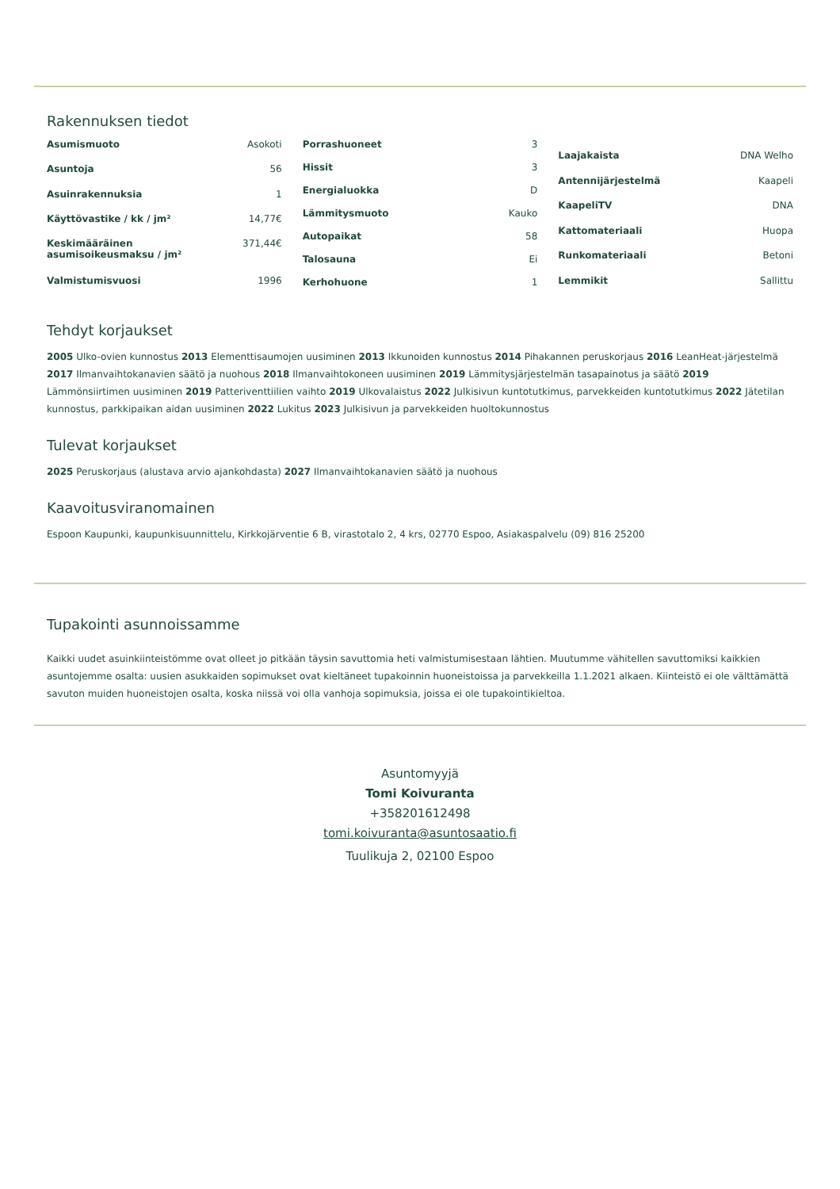Rakennuksen tiedot
| Asumismuoto | Asokoti |
| Asuntoja | 56 |
| Asuinrakennuksia | 1 |
| Käyttövastike / kk / jm² | 14,77€ |
| Keskimääräinen asumisoikeusmaksu / jm² | 371,44€ |
| Valmistumisvuosi | 1996 |
| Porrashuoneet | 3 |
| Hissit | 3 |
| Energialuokka | D |
| Lämmitysmuoto | Kauko |
| Autopaikat | 58 |
| Talosauna | Ei |
| Kerhohuone | 1 |
| Laajakaista | DNA Welho |
| Antennijärjestelmä | Kaapeli |
| KaapeliTV | DNA |
| Kattomateriaali | Huopa |
| Runkomateriaali | Betoni |
| Lemmikit | Sallittu |
Tehdyt korjaukset
2005 Ulko-ovien kunnostus 2013 Elementtisaumojen uusiminen 2013 Ikkunoiden kunnostus 2014 Pihakannen peruskorjaus 2016 LeanHeat-järjestelmä 2017 Ilmanvaihtokanavien säätö ja nuohous 2018 Ilmanvaihtokoneen uusiminen 2019 Lämmitysjärjestelmän tasapainotus ja säätö 2019 Lämmönsiirtimen uusiminen 2019 Patteriventtiilien vaihto 2019 Ulkovalaistus 2022 Julkisivun kuntotutkimus, parvekkeiden kuntotutkimus 2022 Jätetilan kunnostus, parkkipaikan aidan uusiminen 2022 Lukitus 2023 Julkisivun ja parvekkeiden huoltokunnostus
Tulevat korjaukset
2025 Peruskorjaus (alustava arvio ajankohdasta) 2027 Ilmanvaihtokanavien säätö ja nuohous
Kaavoitusviranomainen
Espoon Kaupunki, kaupunkisuunnittelu, Kirkkojärventie 6 B, virastotalo 2, 4 krs, 02770 Espoo, Asiakaspalvelu (09) 816 25200
Tupakointi asunnoissamme
Kaikki uudet asuinkiinteistömme ovat olleet jo pitkään täysin savuttomia heti valmistumisestaan lähtien. Muutumme vähitellen savuttomiksi kaikkien asuntojemme osalta: uusien asukkaiden sopimukset ovat kieltäneet tupakoinnin huoneistoissa ja parvekkeilla 1.1.2021 alkaen. Kiinteistö ei ole välttämättä savuton muiden huoneistojen osalta, koska niissä voi olla vanhoja sopimuksia, joissa ei ole tupakointikieltoa.
Asuntomyyjä
Tomi Koivuranta
+358201612498
tomi.koivuranta@asuntosaatio.fi
Tuulikuja 2, 02100 Espoo